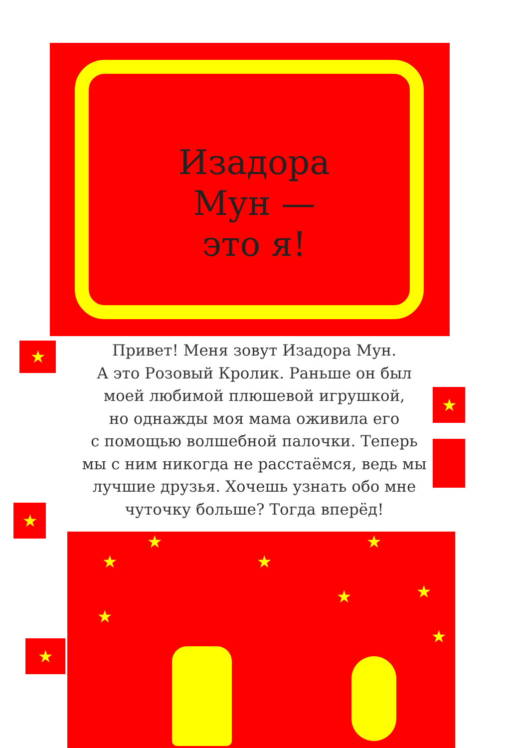Изадора Мун —
это я!
★
★
★
★
Привет! Меня зовут Изадора Мун.
А это Розовый Кролик. Раньше он был
моей любимой плюшевой игрушкой,
но однажды моя мама оживила его
с помощью волшебной палочки. Теперь
мы с ним никогда не расстаёмся, ведь мы
лучшие друзья. Хочешь узнать обо мне
чуточку больше? Тогда вперёд!
★
★
★
★
★ ★
★
★